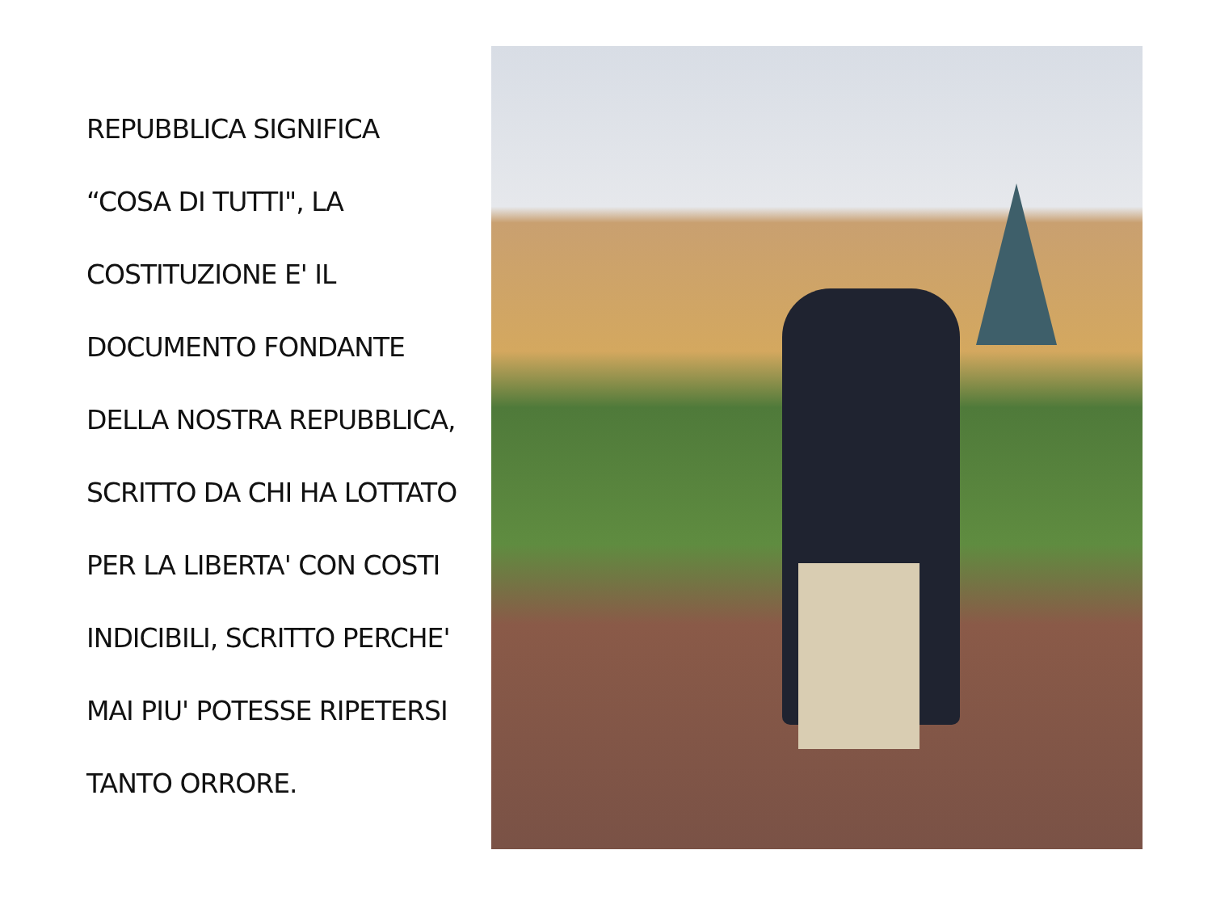REPUBBLICA SIGNIFICA
“COSA DI TUTTI", LA
COSTITUZIONE E' IL
DOCUMENTO FONDANTE
DELLA NOSTRA REPUBBLICA,
SCRITTO DA CHI HA LOTTATO
PER LA LIBERTA' CON COSTI
INDICIBILI, SCRITTO PERCHE'
MAI PIU' POTESSE RIPETERSI
TANTO ORRORE.